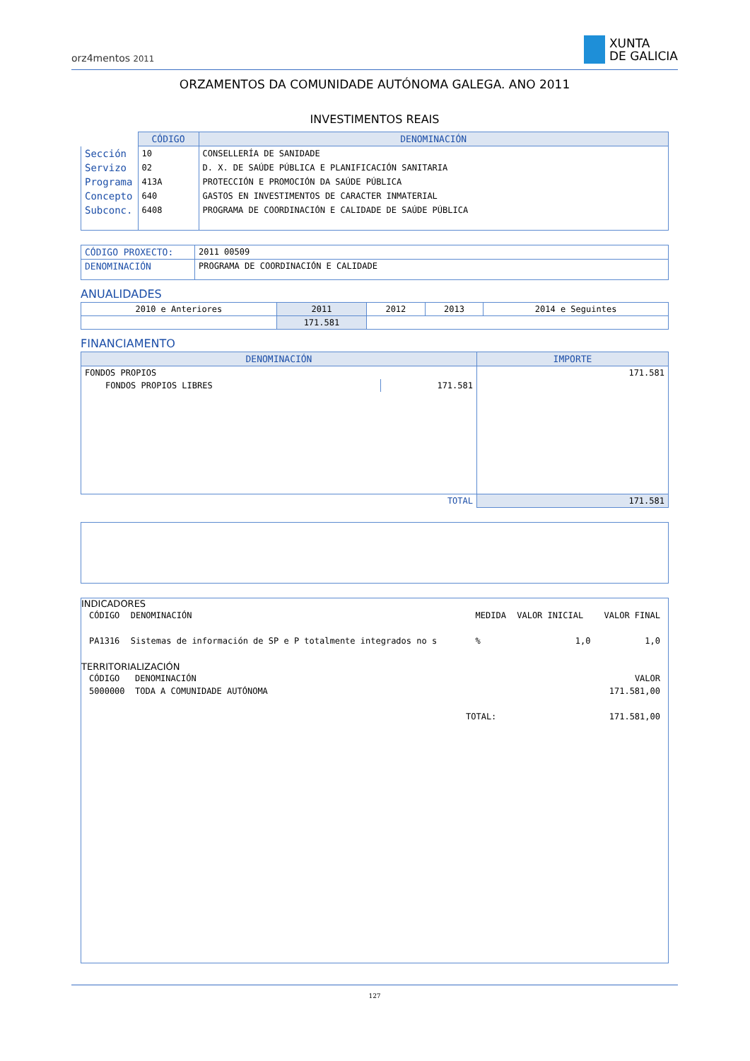orz4mentos 2011
XUNTA
DE GALICIA
ORZAMENTOS DA COMUNIDADE AUTÓNOMA GALEGA. ANO 2011
INVESTIMENTOS REAIS
| | CÓDIGO | DENOMINACIÓN |
| Sección | 10 | CONSELLERÍA DE SANIDADE |
| Servizo | 02 | D. X. DE SAÚDE PÚBLICA E PLANIFICACIÓN SANITARIA |
| Programa | 413A | PROTECCIÓN E PROMOCIÓN DA SAÚDE PÚBLICA |
| Concepto | 640 | GASTOS EN INVESTIMENTOS DE CARACTER INMATERIAL |
| Subconc. | 6408 | PROGRAMA DE COORDINACIÓN E CALIDADE DE SAÚDE PÚBLICA |
| CÓDIGO PROXECTO: | 2011 00509 |
| DENOMINACIÓN | PROGRAMA DE COORDINACIÓN E CALIDADE |
ANUALIDADES
| 2010 e Anteriores | 2011 | 2012 | 2013 | 2014 e Seguintes |
| | 171.581 | | | |
FINANCIAMENTO
| DENOMINACIÓN | | IMPORTE |
| --- | --- | --- |
| FONDOS PROPIOS | | 171.581 |
| FONDOS PROPIOS LIBRES | 171.581 | |
| TOTAL | | 171.581 |
INDICADORES
| CÓDIGO | DENOMINACIÓN | MEDIDA | VALOR INICIAL | VALOR FINAL |
| PA1316 | Sistemas de información de SP e P totalmente integrados no s | % | 1,0 | 1,0 |
TERRITORIALIZACIÓN
| CÓDIGO | DENOMINACIÓN | | VALOR |
| 5000000 | TODA A COMUNIDADE AUTÓNOMA | | 171.581,00 |
| | | TOTAL: | 171.581,00 |
127